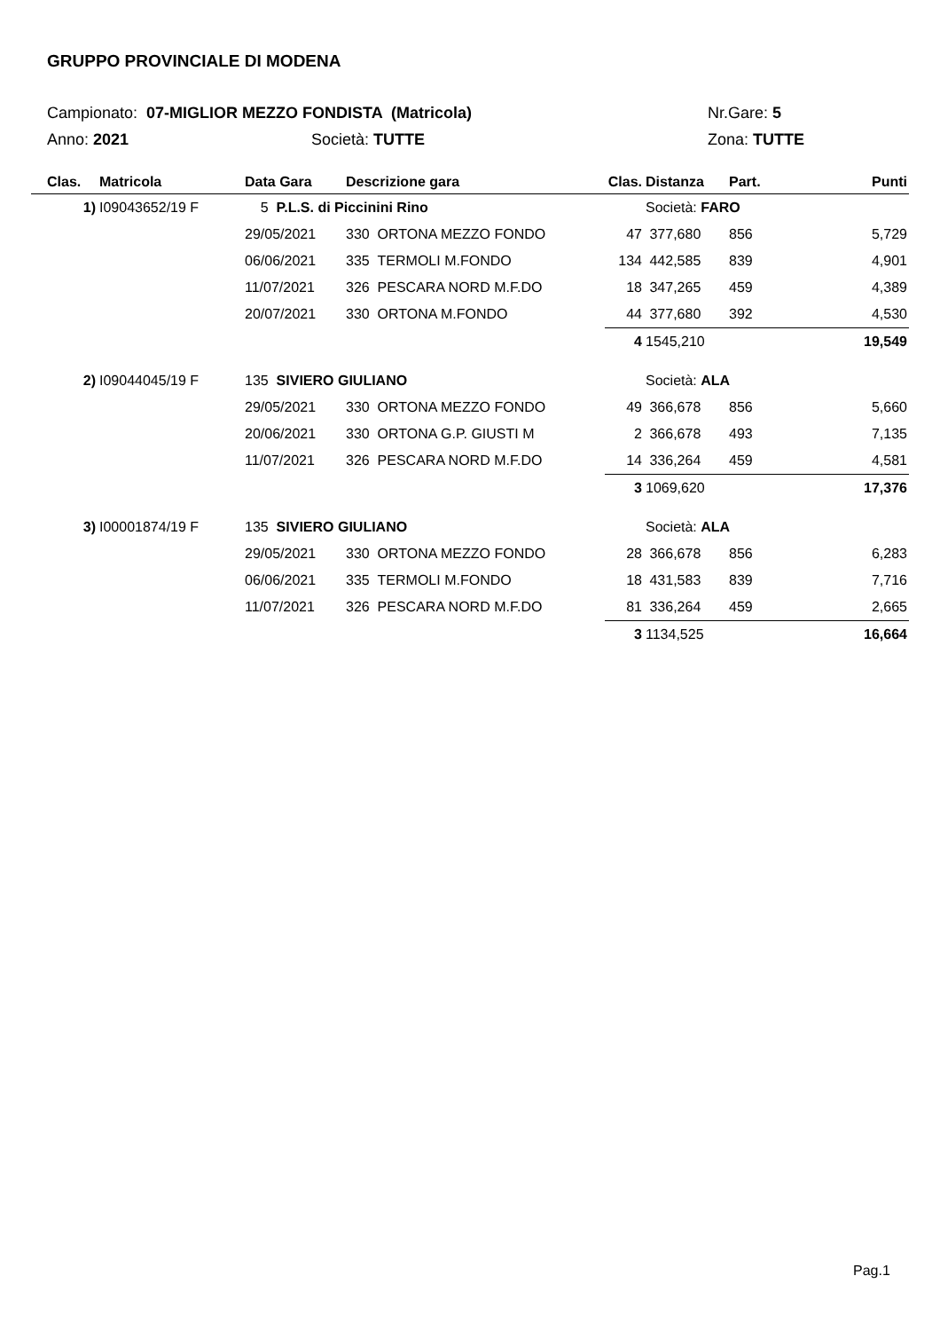GRUPPO PROVINCIALE DI MODENA
Campionato: 07-MIGLIOR MEZZO FONDISTA (Matricola) Nr.Gare: 5
Anno: 2021 Società: TUTTE Zona: TUTTE
| Clas. | Matricola | Data Gara | Descrizione gara | Clas. | Distanza | Part. | Punti |
| --- | --- | --- | --- | --- | --- | --- | --- |
| 1) | I09043652/19 F | 5 P.L.S. di Piccinini Rino | | | Società: FARO | | |
| | | 29/05/2021 | 330 ORTONA MEZZO FONDO | 47 | 377,680 | 856 | 5,729 |
| | | 06/06/2021 | 335 TERMOLI M.FONDO | 134 | 442,585 | 839 | 4,901 |
| | | 11/07/2021 | 326 PESCARA NORD M.F.DO | 18 | 347,265 | 459 | 4,389 |
| | | 20/07/2021 | 330 ORTONA M.FONDO | 44 | 377,680 | 392 | 4,530 |
| | | | | 4 | 1545,210 | | 19,549 |
| 2) | I09044045/19 F | 135 SIVIERO GIULIANO | | | Società: ALA | | |
| | | 29/05/2021 | 330 ORTONA MEZZO FONDO | 49 | 366,678 | 856 | 5,660 |
| | | 20/06/2021 | 330 ORTONA G.P. GIUSTI M | 2 | 366,678 | 493 | 7,135 |
| | | 11/07/2021 | 326 PESCARA NORD M.F.DO | 14 | 336,264 | 459 | 4,581 |
| | | | | 3 | 1069,620 | | 17,376 |
| 3) | I00001874/19 F | 135 SIVIERO GIULIANO | | | Società: ALA | | |
| | | 29/05/2021 | 330 ORTONA MEZZO FONDO | 28 | 366,678 | 856 | 6,283 |
| | | 06/06/2021 | 335 TERMOLI M.FONDO | 18 | 431,583 | 839 | 7,716 |
| | | 11/07/2021 | 326 PESCARA NORD M.F.DO | 81 | 336,264 | 459 | 2,665 |
| | | | | 3 | 1134,525 | | 16,664 |
Pag.1